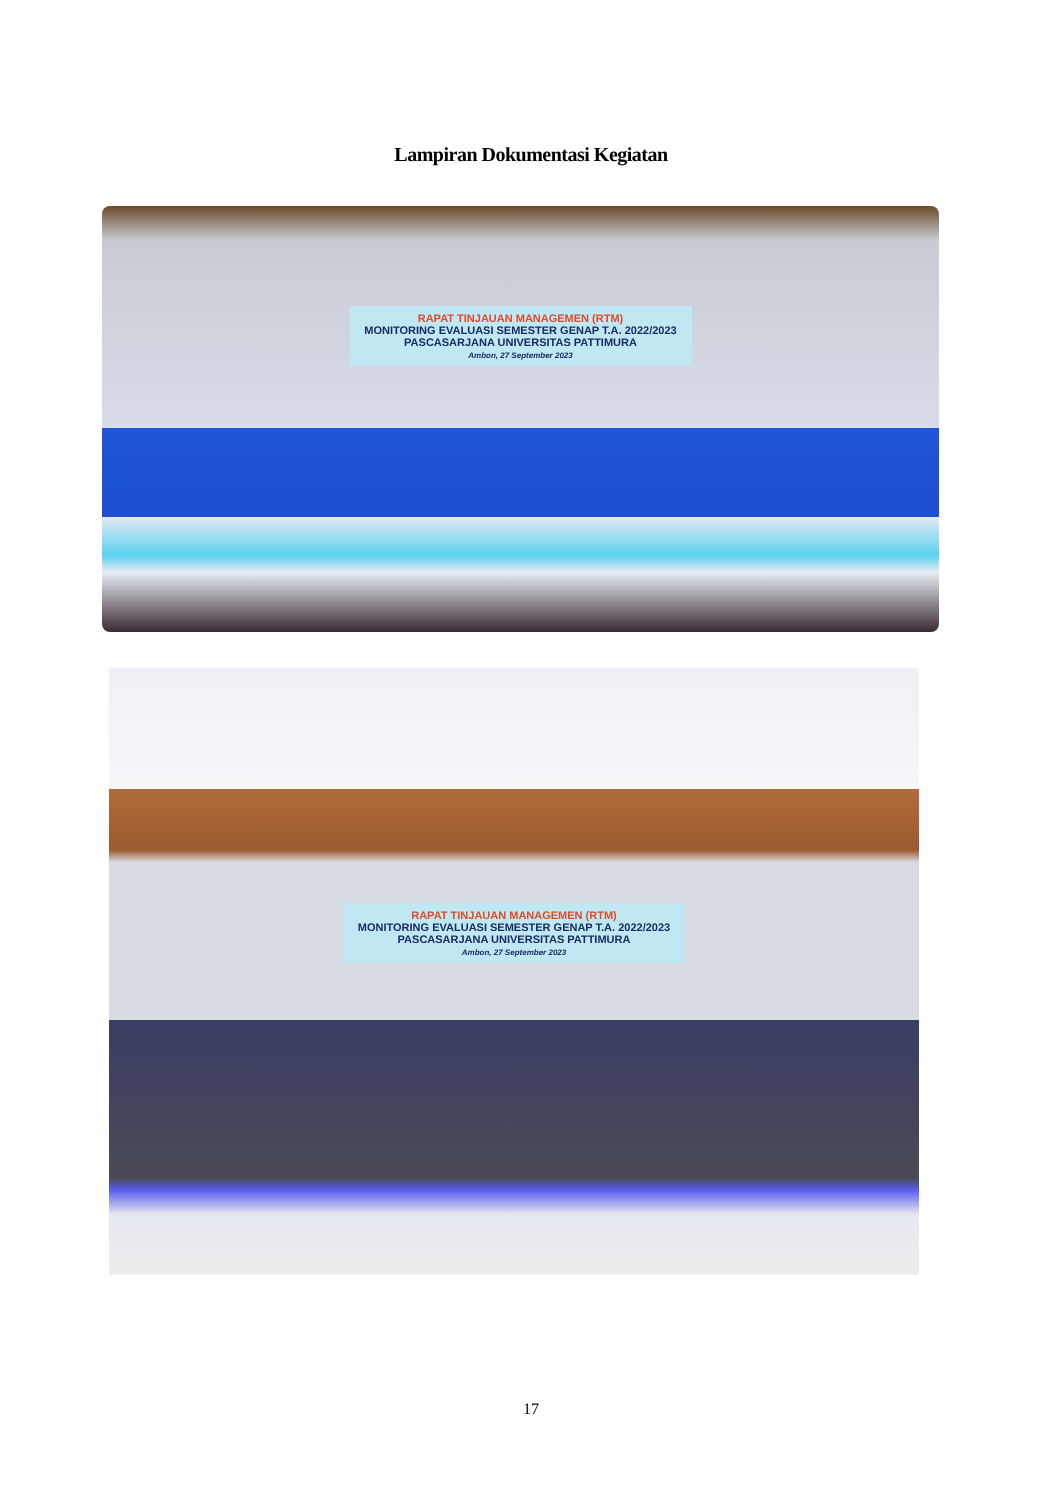Lampiran Dokumentasi Kegiatan
RAPAT TINJAUAN MANAGEMEN (RTM)
MONITORING EVALUASI SEMESTER GENAP T.A. 2022/2023
PASCASARJANA UNIVERSITAS PATTIMURA
Ambon, 27 September 2023
RAPAT TINJAUAN MANAGEMEN (RTM)
MONITORING EVALUASI SEMESTER GENAP T.A. 2022/2023
PASCASARJANA UNIVERSITAS PATTIMURA
Ambon, 27 September 2023
17